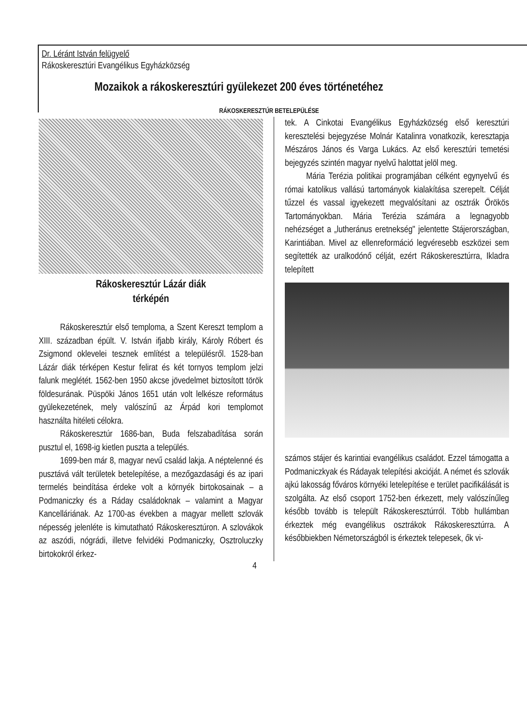Dr. Léránt István felügyelő
Rákoskeresztúri Evangélikus Egyházközség
Mozaikok a rákoskeresztúri gyülekezet 200 éves történetéhez
RÁKOSKERESZTÚR BETELEPÜLÉSE
Rákoskeresztúr Lázár diák
térképén
Rákoskeresztúr első temploma, a Szent Kereszt templom a XIII. században épült. V. István ifjabb király, Károly Róbert és Zsigmond oklevelei tesznek említést a településről. 1528-ban Lázár diák térképen Kestur felirat és két tornyos templom jelzi falunk meglétét. 1562-ben 1950 akcse jövedelmet biztosított török földesurának. Püspöki János 1651 után volt lelkésze református gyülekezetének, mely valószínű az Árpád kori templomot használta hitéleti célokra.
Rákoskeresztúr 1686-ban, Buda felszabadítása során pusztul el, 1698-ig kietlen puszta a település.
1699-ben már 8, magyar nevű család lakja. A néptelenné és pusztává vált területek betelepítése, a mezőgazdasági és az ipari termelés beindítása érdeke volt a környék birtokosainak – a Podmaniczky és a Ráday családoknak – valamint a Magyar Kancelláriának. Az 1700-as években a magyar mellett szlovák népesség jelenléte is kimutatható Rákoskeresztúron. A szlovákok az aszódi, nógrádi, illetve felvidéki Podmaniczky, Osztroluczky birtokokról érkez-
tek. A Cinkotai Evangélikus Egyházközség első keresztúri keresztelési bejegyzése Molnár Katalinra vonatkozik, keresztapja Mészáros János és Varga Lukács. Az első keresztúri temetési bejegyzés szintén magyar nyelvű halottat jelöl meg.
Mária Terézia politikai programjában célként egynyelvű és római katolikus vallású tartományok kialakítása szerepelt. Célját tűzzel és vassal igyekezett megvalósítani az osztrák Örökös Tartományokban. Mária Terézia számára a legnagyobb nehézséget a „lutheránus eretnekség" jelentette Stájerországban, Karintiában. Mivel az ellenreformáció legvéresebb eszközei sem segítették az uralkodónő célját, ezért Rákoskeresztúrra, Ikladra telepített
számos stájer és karintiai evangélikus családot. Ezzel támogatta a Podmaniczkyak és Rádayak telepítési akcióját. A német és szlovák ajkú lakosság főváros környéki letelepítése e terület pacifikálását is szolgálta. Az első csoport 1752-ben érkezett, mely valószínűleg később tovább is települt Rákoskeresztúrról. Több hullámban érkeztek még evangélikus osztrákok Rákoskeresztúrra. A későbbiekben Németországból is érkeztek telepesek, ők vi-
4